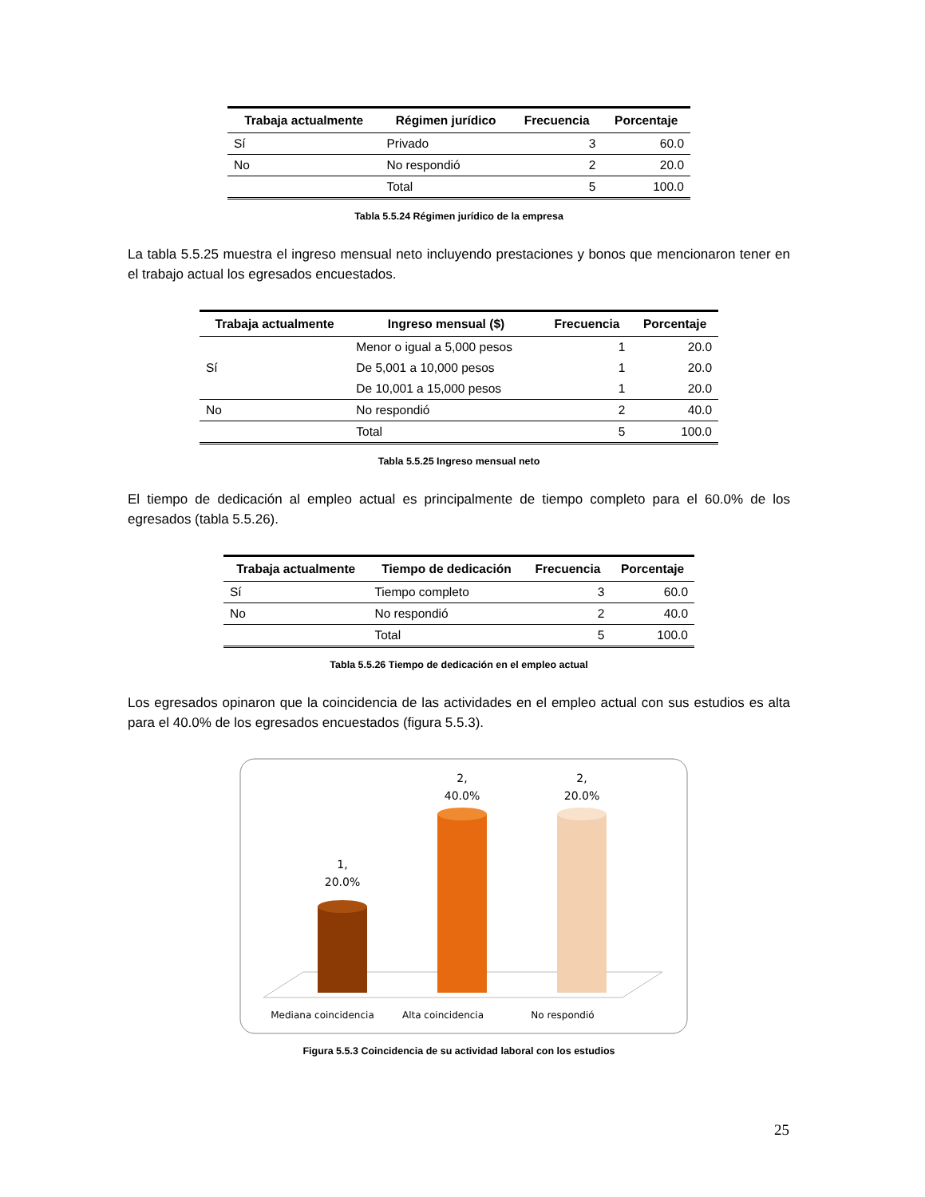| Trabaja actualmente | Régimen jurídico | Frecuencia | Porcentaje |
| --- | --- | --- | --- |
| Sí | Privado | 3 | 60.0 |
| No | No respondió | 2 | 20.0 |
| | Total | 5 | 100.0 |
Tabla 5.5.24 Régimen jurídico de la empresa
La tabla 5.5.25 muestra el ingreso mensual neto incluyendo prestaciones y bonos que mencionaron tener en el trabajo actual los egresados encuestados.
| Trabaja actualmente | Ingreso mensual ($) | Frecuencia | Porcentaje |
| --- | --- | --- | --- |
| | Menor o igual a 5,000 pesos | 1 | 20.0 |
| Sí | De 5,001 a 10,000 pesos | 1 | 20.0 |
| | De 10,001 a 15,000 pesos | 1 | 20.0 |
| No | No respondió | 2 | 40.0 |
| | Total | 5 | 100.0 |
Tabla 5.5.25 Ingreso mensual neto
El tiempo de dedicación al empleo actual es principalmente de tiempo completo para el 60.0% de los egresados (tabla 5.5.26).
| Trabaja actualmente | Tiempo de dedicación | Frecuencia | Porcentaje |
| --- | --- | --- | --- |
| Sí | Tiempo completo | 3 | 60.0 |
| No | No respondió | 2 | 40.0 |
| | Total | 5 | 100.0 |
Tabla 5.5.26 Tiempo de dedicación en el empleo actual
Los egresados opinaron que la coincidencia de las actividades en el empleo actual con sus estudios es alta para el 40.0% de los egresados encuestados (figura 5.5.3).
1,
20.0%
2,
40.0%
2,
20.0%
Mediana coincidencia
Alta coincidencia
No respondió
Figura 5.5.3 Coincidencia de su actividad laboral con los estudios
25